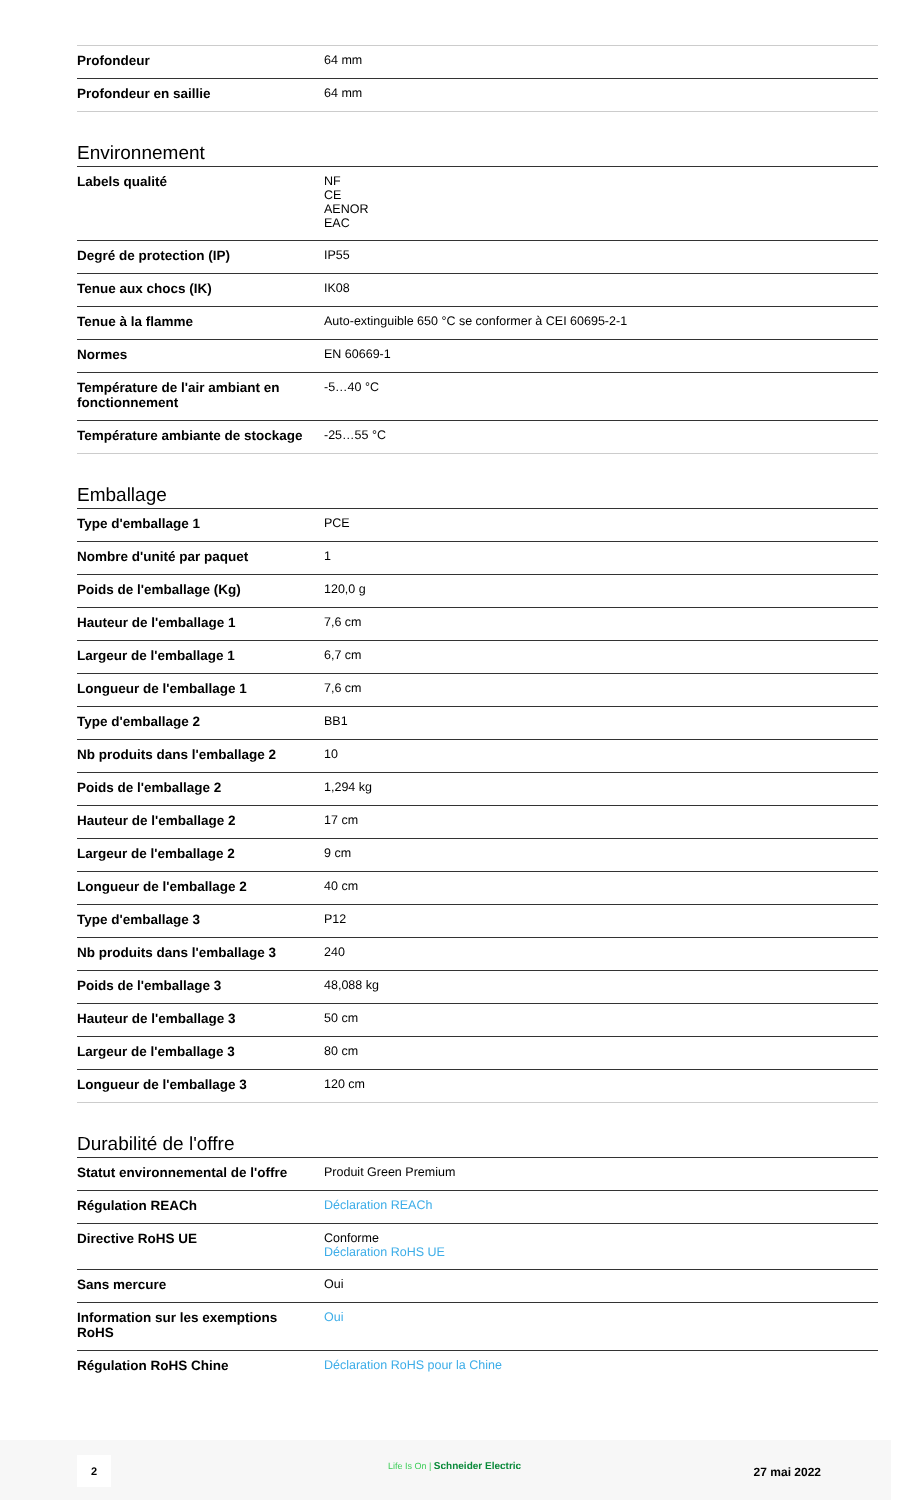| Profondeur | 64 mm |
| Profondeur en saillie | 64 mm |
Environnement
| Labels qualité | NF CE AENOR EAC |
| Degré de protection (IP) | IP55 |
| Tenue aux chocs (IK) | IK08 |
| Tenue à la flamme | Auto-extinguible 650 °C se conformer à CEI 60695-2-1 |
| Normes | EN 60669-1 |
| Température de l'air ambiant en fonctionnement | -5…40 °C |
| Température ambiante de stockage | -25…55 °C |
Emballage
| Type d'emballage 1 | PCE |
| Nombre d'unité par paquet | 1 |
| Poids de l'emballage (Kg) | 120,0 g |
| Hauteur de l'emballage 1 | 7,6 cm |
| Largeur de l'emballage 1 | 6,7 cm |
| Longueur de l'emballage 1 | 7,6 cm |
| Type d'emballage 2 | BB1 |
| Nb produits dans l'emballage 2 | 10 |
| Poids de l'emballage 2 | 1,294 kg |
| Hauteur de l'emballage 2 | 17 cm |
| Largeur de l'emballage 2 | 9 cm |
| Longueur de l'emballage 2 | 40 cm |
| Type d'emballage 3 | P12 |
| Nb produits dans l'emballage 3 | 240 |
| Poids de l'emballage 3 | 48,088 kg |
| Hauteur de l'emballage 3 | 50 cm |
| Largeur de l'emballage 3 | 80 cm |
| Longueur de l'emballage 3 | 120 cm |
Durabilité de l'offre
| Statut environnemental de l'offre | Produit Green Premium |
| Régulation REACh | Déclaration REACh |
| Directive RoHS UE | Conforme Déclaration RoHS UE |
| Sans mercure | Oui |
| Information sur les exemptions RoHS | Oui |
| Régulation RoHS Chine | Déclaration RoHS pour la Chine |
2
Life Is On | Schneider Electric
27 mai 2022